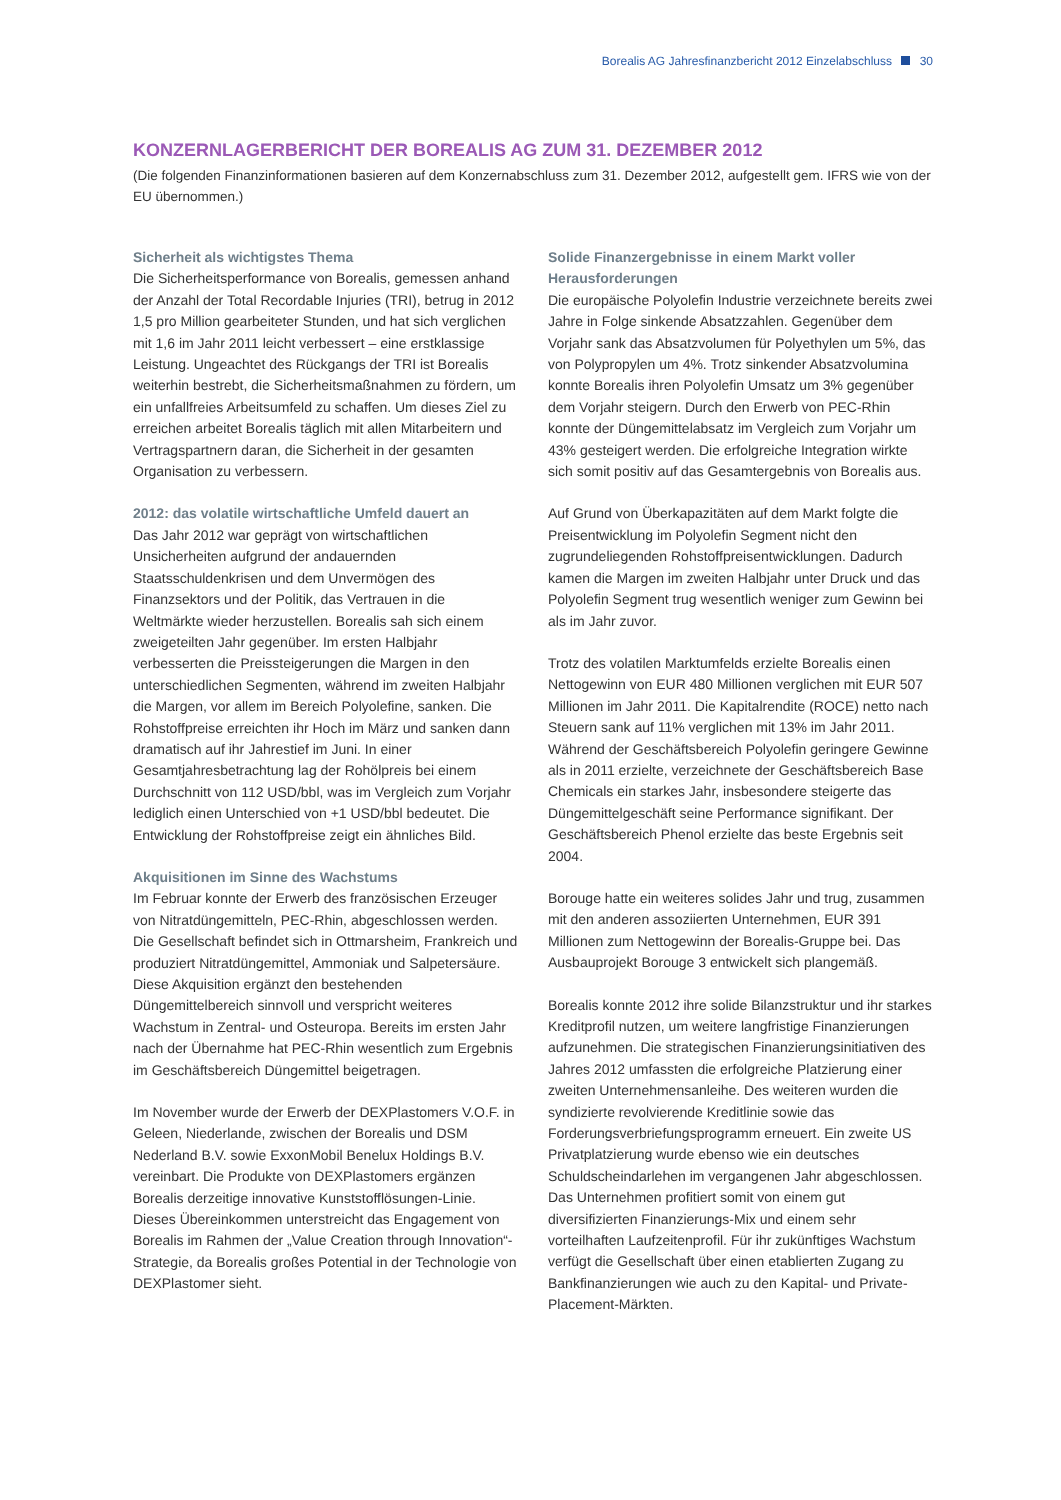Borealis AG Jahresfinanzbericht 2012 Einzelabschluss 30
KONZERNLAGERBERICHT DER BOREALIS AG ZUM 31. DEZEMBER 2012
(Die folgenden Finanzinformationen basieren auf dem Konzernabschluss zum 31. Dezember 2012, aufgestellt gem. IFRS wie von der EU übernommen.)
Sicherheit als wichtigstes Thema
Die Sicherheitsperformance von Borealis, gemessen anhand der Anzahl der Total Recordable Injuries (TRI), betrug in 2012 1,5 pro Million gearbeiteter Stunden, und hat sich verglichen mit 1,6 im Jahr 2011 leicht verbessert – eine erstklassige Leistung. Ungeachtet des Rückgangs der TRI ist Borealis weiterhin bestrebt, die Sicherheitsmaßnahmen zu fördern, um ein unfallfreies Arbeitsumfeld zu schaffen. Um dieses Ziel zu erreichen arbeitet Borealis täglich mit allen Mitarbeitern und Vertragspartnern daran, die Sicherheit in der gesamten Organisation zu verbessern.
2012: das volatile wirtschaftliche Umfeld dauert an
Das Jahr 2012 war geprägt von wirtschaftlichen Unsicherheiten aufgrund der andauernden Staatsschuldenkrisen und dem Unvermögen des Finanzsektors und der Politik, das Vertrauen in die Weltmärkte wieder herzustellen. Borealis sah sich einem zweigeteilten Jahr gegenüber. Im ersten Halbjahr verbesserten die Preissteigerungen die Margen in den unterschiedlichen Segmenten, während im zweiten Halbjahr die Margen, vor allem im Bereich Polyolefine, sanken. Die Rohstoffpreise erreichten ihr Hoch im März und sanken dann dramatisch auf ihr Jahrestief im Juni. In einer Gesamtjahresbetrachtung lag der Rohölpreis bei einem Durchschnitt von 112 USD/bbl, was im Vergleich zum Vorjahr lediglich einen Unterschied von +1 USD/bbl bedeutet. Die Entwicklung der Rohstoffpreise zeigt ein ähnliches Bild.
Akquisitionen im Sinne des Wachstums
Im Februar konnte der Erwerb des französischen Erzeuger von Nitratdüngemitteln, PEC-Rhin, abgeschlossen werden. Die Gesellschaft befindet sich in Ottmarsheim, Frankreich und produziert Nitratdüngemittel, Ammoniak und Salpetersäure. Diese Akquisition ergänzt den bestehenden Düngemittelbereich sinnvoll und verspricht weiteres Wachstum in Zentral- und Osteuropa. Bereits im ersten Jahr nach der Übernahme hat PEC-Rhin wesentlich zum Ergebnis im Geschäftsbereich Düngemittel beigetragen.
Im November wurde der Erwerb der DEXPlastomers V.O.F. in Geleen, Niederlande, zwischen der Borealis und DSM Nederland B.V. sowie ExxonMobil Benelux Holdings B.V. vereinbart. Die Produkte von DEXPlastomers ergänzen Borealis derzeitige innovative Kunststofflösungen-Linie. Dieses Übereinkommen unterstreicht das Engagement von Borealis im Rahmen der „Value Creation through Innovation“-Strategie, da Borealis großes Potential in der Technologie von DEXPlastomer sieht.
Solide Finanzergebnisse in einem Markt voller Herausforderungen
Die europäische Polyolefin Industrie verzeichnete bereits zwei Jahre in Folge sinkende Absatzzahlen. Gegenüber dem Vorjahr sank das Absatzvolumen für Polyethylen um 5%, das von Polypropylen um 4%. Trotz sinkender Absatzvolumina konnte Borealis ihren Polyolefin Umsatz um 3% gegenüber dem Vorjahr steigern. Durch den Erwerb von PEC-Rhin konnte der Düngemittelabsatz im Vergleich zum Vorjahr um 43% gesteigert werden. Die erfolgreiche Integration wirkte sich somit positiv auf das Gesamtergebnis von Borealis aus.
Auf Grund von Überkapazitäten auf dem Markt folgte die Preisentwicklung im Polyolefin Segment nicht den zugrundeliegenden Rohstoffpreisentwicklungen. Dadurch kamen die Margen im zweiten Halbjahr unter Druck und das Polyolefin Segment trug wesentlich weniger zum Gewinn bei als im Jahr zuvor.
Trotz des volatilen Marktumfelds erzielte Borealis einen Nettogewinn von EUR 480 Millionen verglichen mit EUR 507 Millionen im Jahr 2011. Die Kapitalrendite (ROCE) netto nach Steuern sank auf 11% verglichen mit 13% im Jahr 2011. Während der Geschäftsbereich Polyolefin geringere Gewinne als in 2011 erzielte, verzeichnete der Geschäftsbereich Base Chemicals ein starkes Jahr, insbesondere steigerte das Düngemittelgeschäft seine Performance signifikant. Der Geschäftsbereich Phenol erzielte das beste Ergebnis seit 2004.
Borouge hatte ein weiteres solides Jahr und trug, zusammen mit den anderen assoziierten Unternehmen, EUR 391 Millionen zum Nettogewinn der Borealis-Gruppe bei. Das Ausbauprojekt Borouge 3 entwickelt sich plangemäß.
Borealis konnte 2012 ihre solide Bilanzstruktur und ihr starkes Kreditprofil nutzen, um weitere langfristige Finanzierungen aufzunehmen. Die strategischen Finanzierungsinitiativen des Jahres 2012 umfassten die erfolgreiche Platzierung einer zweiten Unternehmensanleihe. Des weiteren wurden die syndizierte revolvierende Kreditlinie sowie das Forderungsverbriefungsprogramm erneuert. Ein zweite US Privatplatzierung wurde ebenso wie ein deutsches Schuldscheindarlehen im vergangenen Jahr abgeschlossen. Das Unternehmen profitiert somit von einem gut diversifizierten Finanzierungs-Mix und einem sehr vorteilhaften Laufzeitenprofil. Für ihr zukünftiges Wachstum verfügt die Gesellschaft über einen etablierten Zugang zu Bankfinanzierungen wie auch zu den Kapital- und Private-Placement-Märkten.